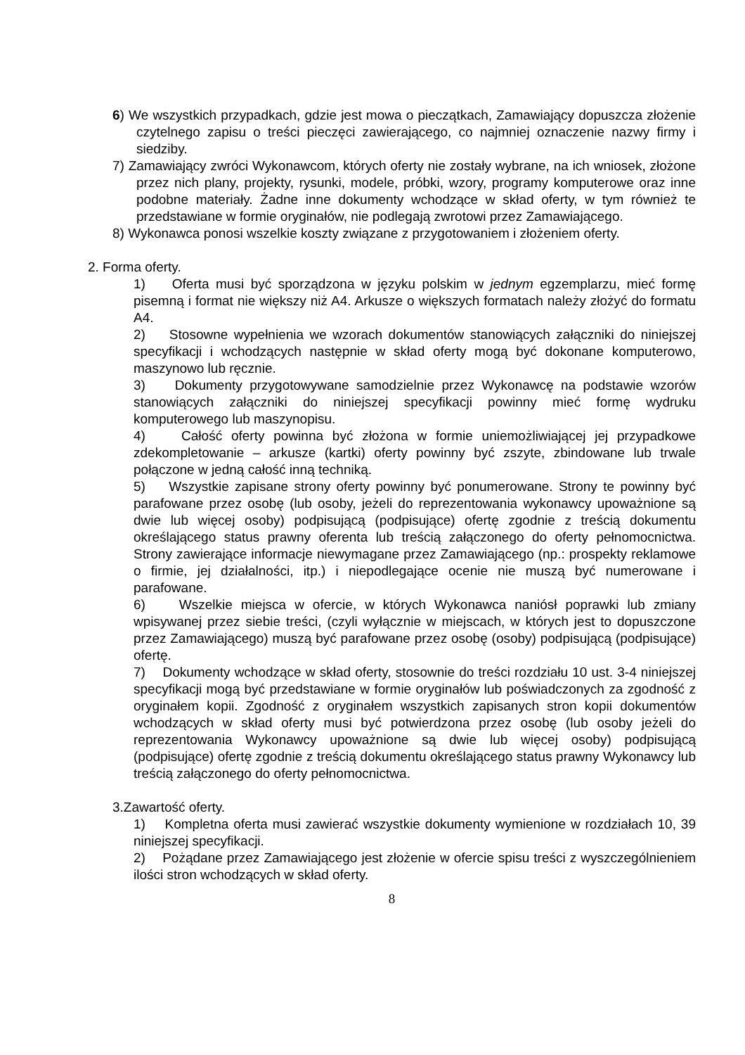6) We wszystkich przypadkach, gdzie jest mowa o pieczątkach, Zamawiający dopuszcza złożenie czytelnego zapisu o treści pieczęci zawierającego, co najmniej oznaczenie nazwy firmy i siedziby.
7) Zamawiający zwróci Wykonawcom, których oferty nie zostały wybrane, na ich wniosek, złożone przez nich plany, projekty, rysunki, modele, próbki, wzory, programy komputerowe oraz inne podobne materiały. Żadne inne dokumenty wchodzące w skład oferty, w tym również te przedstawiane w formie oryginałów, nie podlegają zwrotowi przez Zamawiającego.
8) Wykonawca ponosi wszelkie koszty związane z przygotowaniem i złożeniem oferty.
2. Forma oferty.
1) Oferta musi być sporządzona w języku polskim w jednym egzemplarzu, mieć formę pisemną i format nie większy niż A4. Arkusze o większych formatach należy złożyć do formatu A4.
2) Stosowne wypełnienia we wzorach dokumentów stanowiących załączniki do niniejszej specyfikacji i wchodzących następnie w skład oferty mogą być dokonane komputerowo, maszynowo lub ręcznie.
3) Dokumenty przygotowywane samodzielnie przez Wykonawcę na podstawie wzorów stanowiących załączniki do niniejszej specyfikacji powinny mieć formę wydruku komputerowego lub maszynopisu.
4) Całość oferty powinna być złożona w formie uniemożliwiającej jej przypadkowe zdekompletowanie – arkusze (kartki) oferty powinny być zszyte, zbindowane lub trwale połączone w jedną całość inną techniką.
5) Wszystkie zapisane strony oferty powinny być ponumerowane. Strony te powinny być parafowane przez osobę (lub osoby, jeżeli do reprezentowania wykonawcy upoważnione są dwie lub więcej osoby) podpisującą (podpisujące) ofertę zgodnie z treścią dokumentu określającego status prawny oferenta lub treścią załączonego do oferty pełnomocnictwa. Strony zawierające informacje niewymagane przez Zamawiającego (np.: prospekty reklamowe o firmie, jej działalności, itp.) i niepodlegające ocenie nie muszą być numerowane i parafowane.
6) Wszelkie miejsca w ofercie, w których Wykonawca naniósł poprawki lub zmiany wpisywanej przez siebie treści, (czyli wyłącznie w miejscach, w których jest to dopuszczone przez Zamawiającego) muszą być parafowane przez osobę (osoby) podpisującą (podpisujące) ofertę.
7) Dokumenty wchodzące w skład oferty, stosownie do treści rozdziału 10 ust. 3-4 niniejszej specyfikacji mogą być przedstawiane w formie oryginałów lub poświadczonych za zgodność z oryginałem kopii. Zgodność z oryginałem wszystkich zapisanych stron kopii dokumentów wchodzących w skład oferty musi być potwierdzona przez osobę (lub osoby jeżeli do reprezentowania Wykonawcy upoważnione są dwie lub więcej osoby) podpisującą (podpisujące) ofertę zgodnie z treścią dokumentu określającego status prawny Wykonawcy lub treścią załączonego do oferty pełnomocnictwa.
3.Zawartość oferty.
1) Kompletna oferta musi zawierać wszystkie dokumenty wymienione w rozdziałach 10, 39 niniejszej specyfikacji.
2) Pożądane przez Zamawiającego jest złożenie w ofercie spisu treści z wyszczególnieniem ilości stron wchodzących w skład oferty.
8